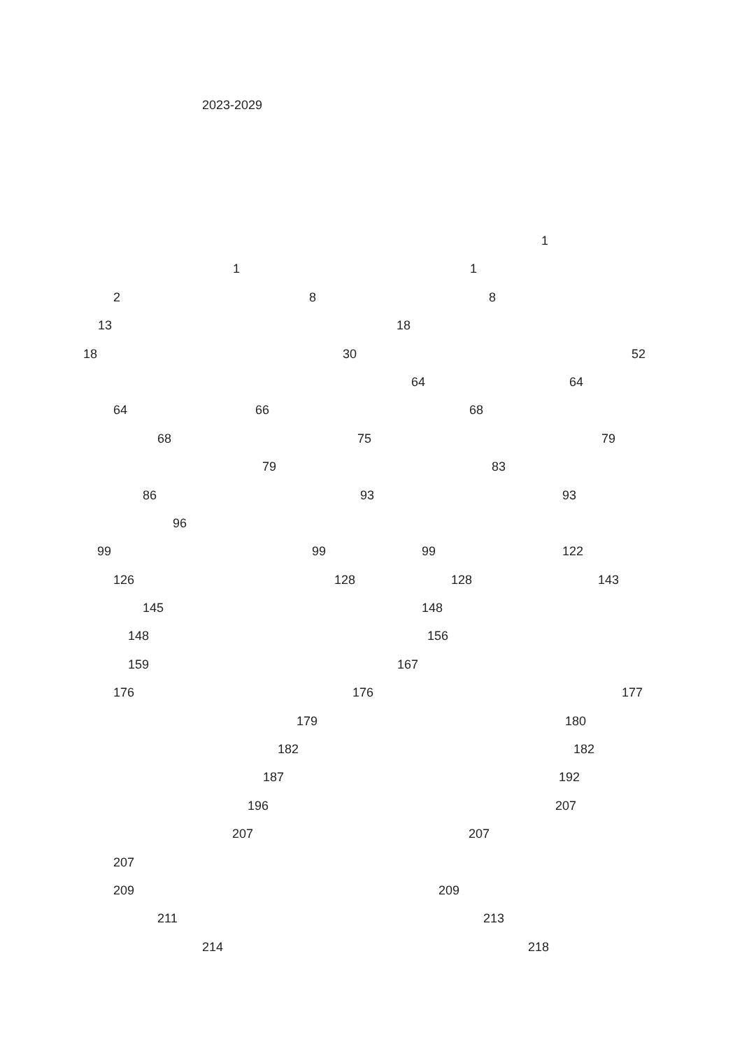2023-2029
1
1 1
2 8 8
13 18
18 30 52
64 64
64 66 68
68 75 79
79 83
86 93 93
96
99 99 99 122
126 128 128 143
145 148
148 156
159 167
176 176 177
179 180
182 182
187 192
196 207
207 207
207
209 209
211 213
214 218